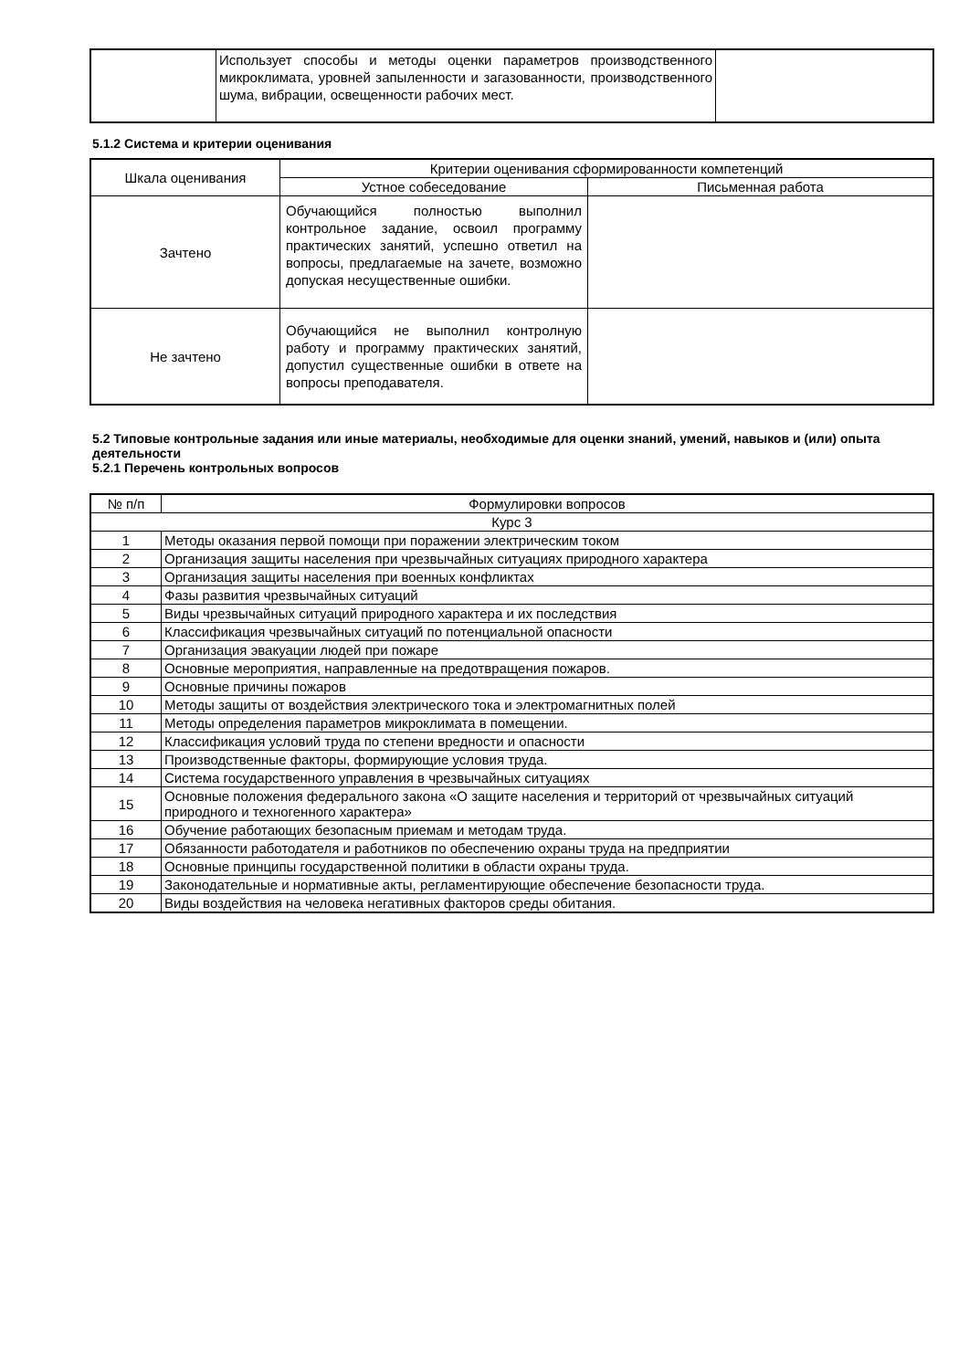| | Использует способы и методы оценки параметров производственного микроклимата, уровней запыленности и загазованности, производственного шума, вибрации, освещенности рабочих мест. | |
5.1.2 Система и критерии оценивания
| Шкала оценивания | Критерии оценивания сформированности компетенций | |
| --- | --- | --- |
| | Устное собеседование | Письменная работа |
| Зачтено | Обучающийся полностью выполнил контрольное задание, освоил программу практических занятий, успешно ответил на вопросы, предлагаемые на зачете, возможно допуская несущественные ошибки. | |
| Не зачтено | Обучающийся не выполнил контролную работу и программу практических занятий, допустил существенные ошибки в ответе на вопросы преподавателя. | |
5.2 Типовые контрольные задания или иные материалы, необходимые для оценки знаний, умений, навыков и (или) опыта деятельности
5.2.1 Перечень контрольных вопросов
| № п/п | Формулировки вопросов |
| --- | --- |
| Курс 3 | |
| 1 | Методы оказания первой помощи при поражении электрическим током |
| 2 | Организация защиты населения при чрезвычайных ситуациях природного характера |
| 3 | Организация защиты населения при военных конфликтах |
| 4 | Фазы развития чрезвычайных ситуаций |
| 5 | Виды чрезвычайных ситуаций природного характера и их последствия |
| 6 | Классификация чрезвычайных ситуаций по потенциальной опасности |
| 7 | Организация эвакуации людей при пожаре |
| 8 | Основные мероприятия, направленные на предотвращения пожаров. |
| 9 | Основные причины пожаров |
| 10 | Методы защиты от воздействия электрического тока и электромагнитных полей |
| 11 | Методы определения параметров микроклимата в помещении. |
| 12 | Классификация условий труда по степени вредности и опасности |
| 13 | Производственные факторы, формирующие условия труда. |
| 14 | Система государственного управления в чрезвычайных ситуациях |
| 15 | Основные положения федерального закона «О защите населения и территорий от чрезвычайных ситуаций природного и техногенного характера» |
| 16 | Обучение работающих безопасным приемам и методам труда. |
| 17 | Обязанности работодателя и работников по обеспечению охраны труда на предприятии |
| 18 | Основные принципы государственной политики в области охраны труда. |
| 19 | Законодательные и нормативные акты, регламентирующие обеспечение безопасности труда. |
| 20 | Виды воздействия на человека негативных факторов среды обитания. |